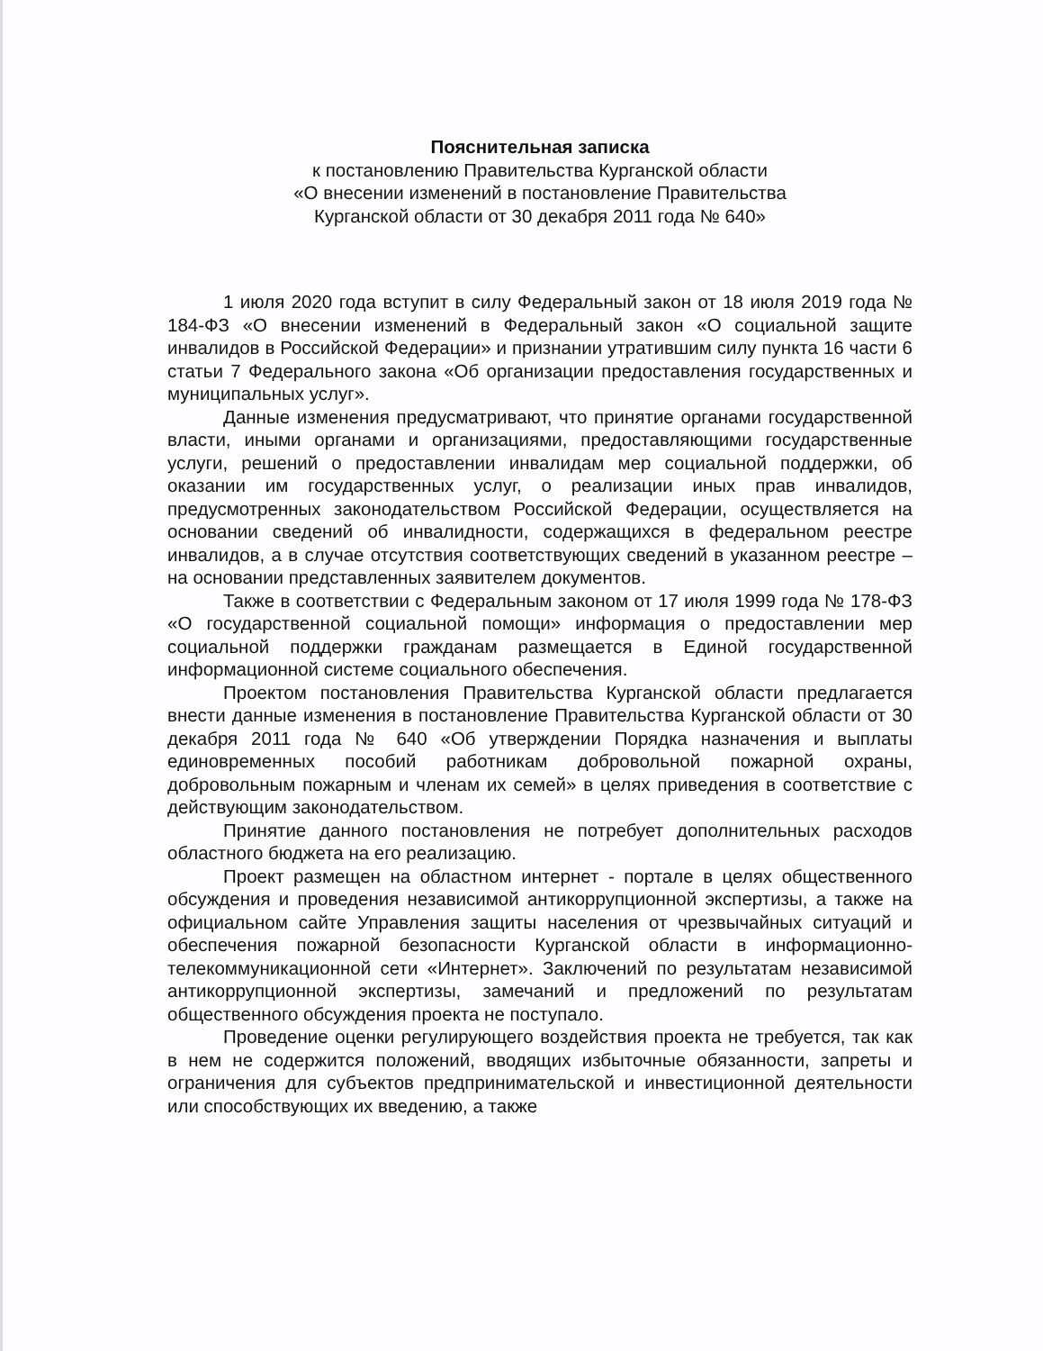Пояснительная записка
к постановлению Правительства Курганской области
«О внесении изменений в постановление Правительства
Курганской области от 30 декабря 2011 года № 640»
1 июля 2020 года вступит в силу Федеральный закон от 18 июля 2019 года № 184-ФЗ «О внесении изменений в Федеральный закон «О социальной защите инвалидов в Российской Федерации» и признании утратившим силу пункта 16 части 6 статьи 7 Федерального закона «Об организации предоставления государственных и муниципальных услуг».
Данные изменения предусматривают, что принятие органами государственной власти, иными органами и организациями, предоставляющими государственные услуги, решений о предоставлении инвалидам мер социальной поддержки, об оказании им государственных услуг, о реализации иных прав инвалидов, предусмотренных законодательством Российской Федерации, осуществляется на основании сведений об инвалидности, содержащихся в федеральном реестре инвалидов, а в случае отсутствия соответствующих сведений в указанном реестре – на основании представленных заявителем документов.
Также в соответствии с Федеральным законом от 17 июля 1999 года № 178-ФЗ «О государственной социальной помощи» информация о предоставлении мер социальной поддержки гражданам размещается в Единой государственной информационной системе социального обеспечения.
Проектом постановления Правительства Курганской области предлагается внести данные изменения в постановление Правительства Курганской области от 30 декабря 2011 года № 640 «Об утверждении Порядка назначения и выплаты единовременных пособий работникам добровольной пожарной охраны, добровольным пожарным и членам их семей» в целях приведения в соответствие с действующим законодательством.
Принятие данного постановления не потребует дополнительных расходов областного бюджета на его реализацию.
Проект размещен на областном интернет - портале в целях общественного обсуждения и проведения независимой антикоррупционной экспертизы, а также на официальном сайте Управления защиты населения от чрезвычайных ситуаций и обеспечения пожарной безопасности Курганской области в информационно-телекоммуникационной сети «Интернет». Заключений по результатам независимой антикоррупционной экспертизы, замечаний и предложений по результатам общественного обсуждения проекта не поступало.
Проведение оценки регулирующего воздействия проекта не требуется, так как в нем не содержится положений, вводящих избыточные обязанности, запреты и ограничения для субъектов предпринимательской и инвестиционной деятельности или способствующих их введению, а также